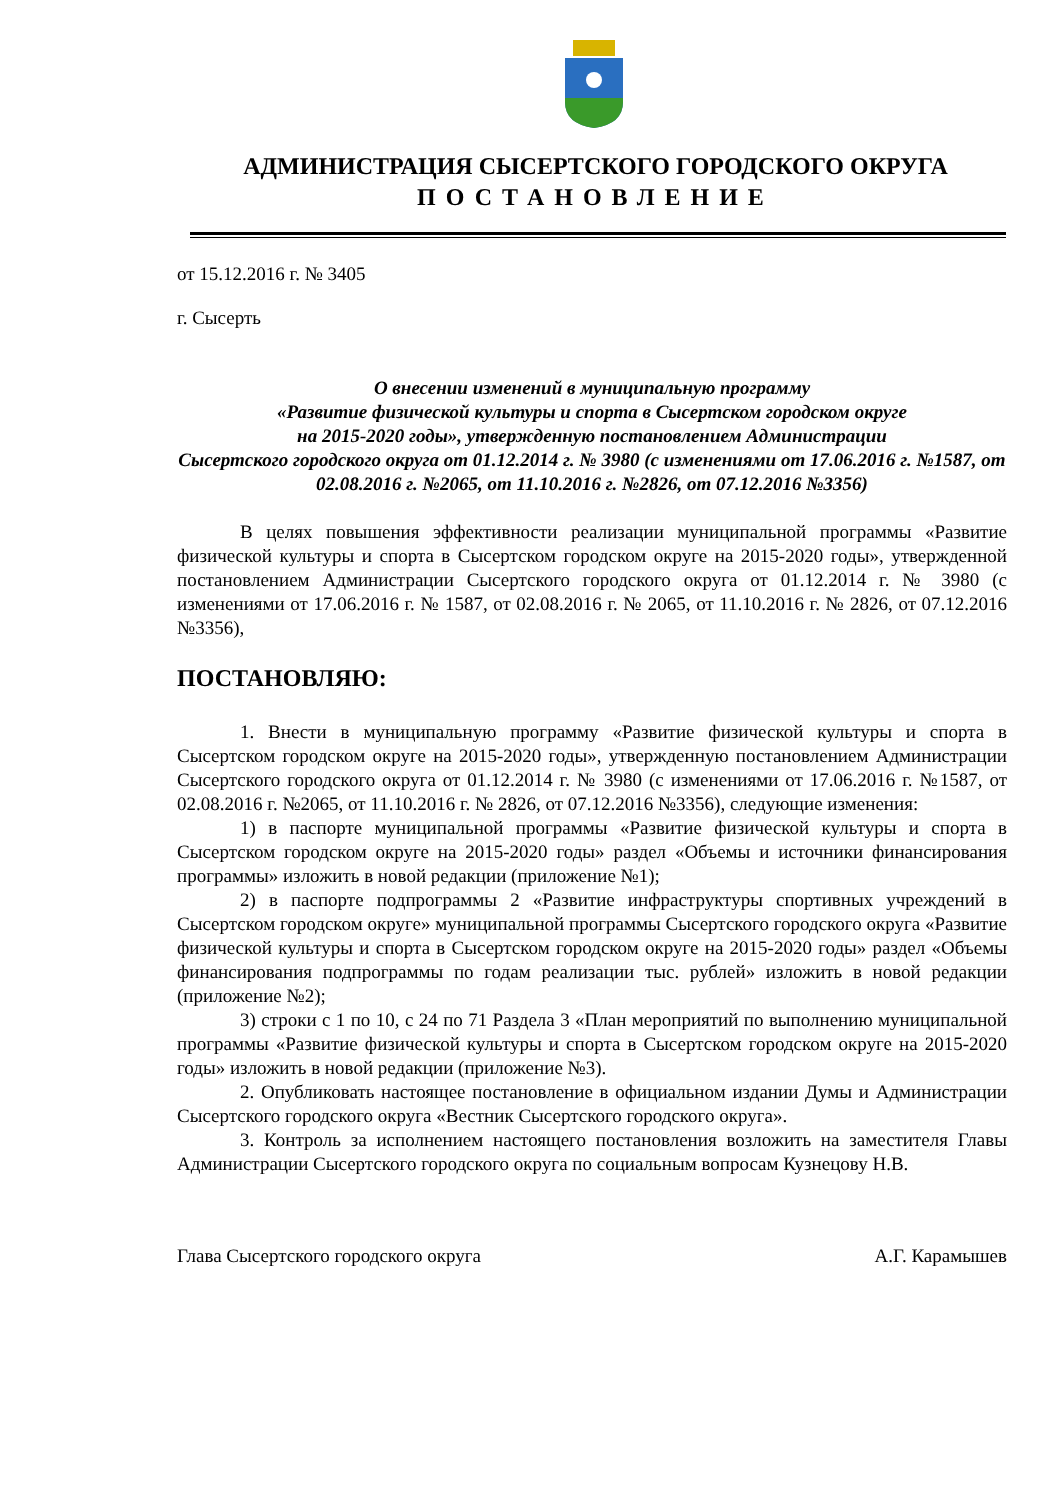АДМИНИСТРАЦИЯ СЫСЕРТСКОГО ГОРОДСКОГО ОКРУГА
ПОСТАНОВЛЕНИЕ
от 15.12.2016 г. № 3405
г. Сысерть
О внесении изменений в муниципальную программу
«Развитие физической культуры и спорта в Сысертском городском округе
на 2015-2020 годы», утвержденную постановлением Администрации
Сысертского городского округа от 01.12.2014 г. № 3980 (с изменениями от 17.06.2016 г. №1587, от 02.08.2016 г. №2065, от 11.10.2016 г. №2826, от 07.12.2016 №3356)
В целях повышения эффективности реализации муниципальной программы «Развитие физической культуры и спорта в Сысертском городском округе на 2015-2020 годы», утвержденной постановлением Администрации Сысертского городского округа от 01.12.2014 г. № 3980 (с изменениями от 17.06.2016 г. № 1587, от 02.08.2016 г. № 2065, от 11.10.2016 г. № 2826, от 07.12.2016 №3356),
ПОСТАНОВЛЯЮ:
1. Внести в муниципальную программу «Развитие физической культуры и спорта в Сысертском городском округе на 2015-2020 годы», утвержденную постановлением Администрации Сысертского городского округа от 01.12.2014 г. № 3980 (с изменениями от 17.06.2016 г. №1587, от 02.08.2016 г. №2065, от 11.10.2016 г. № 2826, от 07.12.2016 №3356), следующие изменения:
1) в паспорте муниципальной программы «Развитие физической культуры и спорта в Сысертском городском округе на 2015-2020 годы» раздел «Объемы и источники финансирования программы» изложить в новой редакции (приложение №1);
2) в паспорте подпрограммы 2 «Развитие инфраструктуры спортивных учреждений в Сысертском городском округе» муниципальной программы Сысертского городского округа «Развитие физической культуры и спорта в Сысертском городском округе на 2015-2020 годы» раздел «Объемы финансирования подпрограммы по годам реализации тыс. рублей» изложить в новой редакции (приложение №2);
3) строки с 1 по 10, с 24 по 71 Раздела 3 «План мероприятий по выполнению муниципальной программы «Развитие физической культуры и спорта в Сысертском городском округе на 2015-2020 годы» изложить в новой редакции (приложение №3).
2. Опубликовать настоящее постановление в официальном издании Думы и Администрации Сысертского городского округа «Вестник Сысертского городского округа».
3. Контроль за исполнением настоящего постановления возложить на заместителя Главы Администрации Сысертского городского округа по социальным вопросам Кузнецову Н.В.
Глава Сысертского городского округа А.Г. Карамышев